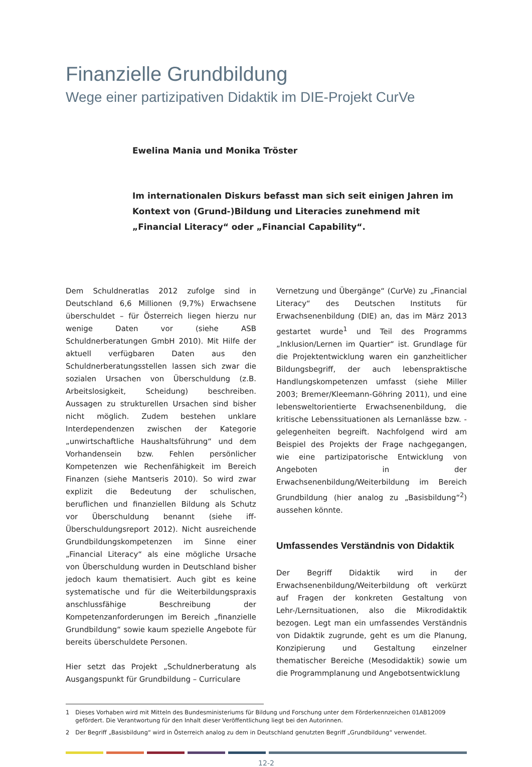Finanzielle Grundbildung
Wege einer partizipativen Didaktik im DIE-Projekt CurVe
Ewelina Mania und Monika Tröster
Im internationalen Diskurs befasst man sich seit einigen Jahren im Kontext von (Grund-)Bildung und Literacies zunehmend mit „Financial Literacy“ oder „Financial Capability“.
Dem Schuldneratlas 2012 zufolge sind in Deutschland 6,6 Millionen (9,7%) Erwachsene überschuldet – für Österreich liegen hierzu nur wenige Daten vor (siehe ASB Schuldnerberatungen GmbH 2010). Mit Hilfe der aktuell verfügbaren Daten aus den Schuldnerberatungsstellen lassen sich zwar die sozialen Ursachen von Überschuldung (z.B. Arbeitslosigkeit, Scheidung) beschreiben. Aussagen zu strukturellen Ursachen sind bisher nicht möglich. Zudem bestehen unklare Interdependenzen zwischen der Kategorie „unwirtschaftliche Haushaltsführung“ und dem Vorhandensein bzw. Fehlen persönlicher Kompetenzen wie Rechenfähigkeit im Bereich Finanzen (siehe Mantseris 2010). So wird zwar explizit die Bedeutung der schulischen, beruflichen und finanziellen Bildung als Schutz vor Überschuldung benannt (siehe iff-Überschuldungsreport 2012). Nicht ausreichende Grundbildungskompetenzen im Sinne einer „Financial Literacy“ als eine mögliche Ursache von Überschuldung wurden in Deutschland bisher jedoch kaum thematisiert. Auch gibt es keine systematische und für die Weiterbildungspraxis anschlussfähige Beschreibung der Kompetenzanforderungen im Bereich „finanzielle Grundbildung“ sowie kaum spezielle Angebote für bereits überschuldete Personen.
Hier setzt das Projekt „Schuldnerberatung als Ausgangspunkt für Grundbildung – Curriculare
Vernetzung und Übergänge“ (CurVe) zu „Financial Literacy“ des Deutschen Instituts für Erwachsenenbildung (DIE) an, das im März 2013 gestartet wurde<sup>1</sup> und Teil des Programms „Inklusion/Lernen im Quartier“ ist. Grundlage für die Projektentwicklung waren ein ganzheitlicher Bildungsbegriff, der auch lebenspraktische Handlungskompetenzen umfasst (siehe Miller 2003; Bremer/Kleemann-Göhring 2011), und eine lebensweltorientierte Erwachsenenbildung, die kritische Lebenssituationen als Lernanlässe bzw. -gelegenheiten begreift. Nachfolgend wird am Beispiel des Projekts der Frage nachgegangen, wie eine partizipatorische Entwicklung von Angeboten in der Erwachsenenbildung/Weiterbildung im Bereich Grundbildung (hier analog zu „Basisbildung“<sup>2</sup>) aussehen könnte.
Umfassendes Verständnis von Didaktik
Der Begriff Didaktik wird in der Erwachsenenbildung/Weiterbildung oft verkürzt auf Fragen der konkreten Gestaltung von Lehr-/Lernsituationen, also die Mikrodidaktik bezogen. Legt man ein umfassendes Verständnis von Didaktik zugrunde, geht es um die Planung, Konzipierung und Gestaltung einzelner thematischer Bereiche (Mesodidaktik) sowie um die Programmplanung und Angebotsentwicklung
1 Dieses Vorhaben wird mit Mitteln des Bundesministeriums für Bildung und Forschung unter dem Förderkennzeichen 01AB12009 gefördert. Die Verantwortung für den Inhalt dieser Veröffentlichung liegt bei den Autorinnen.
2 Der Begriff „Basisbildung“ wird in Österreich analog zu dem in Deutschland genutzten Begriff „Grundbildung“ verwendet.
12-2